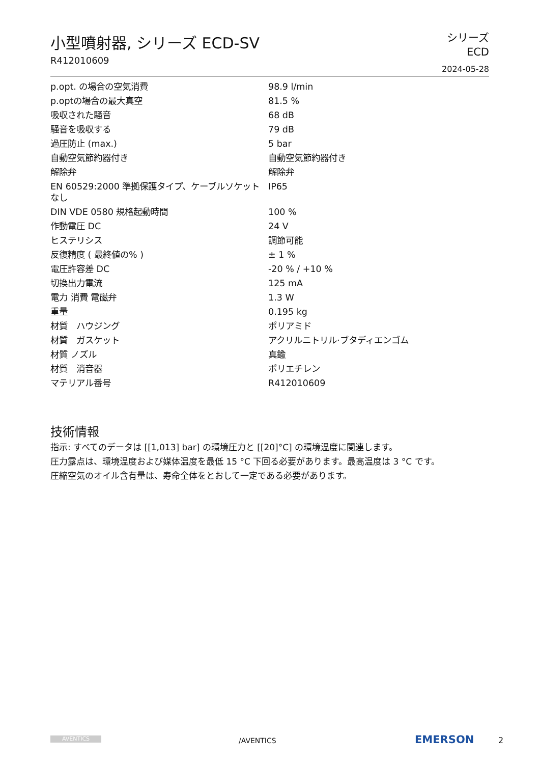小型噴射器, シリーズ ECD-SV
R412010609
シリーズ
ECD
2024-05-28
| p.opt. の場合の空気消費 | 98.9 l/min |
| p.optの場合の最大真空 | 81.5 % |
| 吸収された騒音 | 68 dB |
| 騒音を吸収する | 79 dB |
| 過圧防止 (max.) | 5 bar |
| 自動空気節約器付き | 自動空気節約器付き |
| 解除弁 | 解除弁 |
| EN 60529:2000 準拠保護タイプ、ケーブルソケットなし | IP65 |
| DIN VDE 0580 規格起動時間 | 100 % |
| 作動電圧 DC | 24 V |
| ヒステリシス | 調節可能 |
| 反復精度 ( 最終値の% ) | ± 1 % |
| 電圧許容差 DC | -20 % / +10 % |
| 切換出力電流 | 125 mA |
| 電力 消費 電磁弁 | 1.3 W |
| 重量 | 0.195 kg |
| 材質 ハウジング | ポリアミド |
| 材質 ガスケット | アクリルニトリル·ブタディエンゴム |
| 材質 ノズル | 真鍮 |
| 材質 消音器 | ポリエチレン |
| マテリアル番号 | R412010609 |
技術情報
指示: すべてのデータは [[1,013] bar] の環境圧力と [[20]°C] の環境温度に関連します。
圧力露点は、環境温度および媒体温度を最低 15 °C 下回る必要があります。最高温度は 3 °C です。
圧縮空気のオイル含有量は、寿命全体をとおして一定である必要があります。
AVENTICS /AVENTICS EMERSON 2